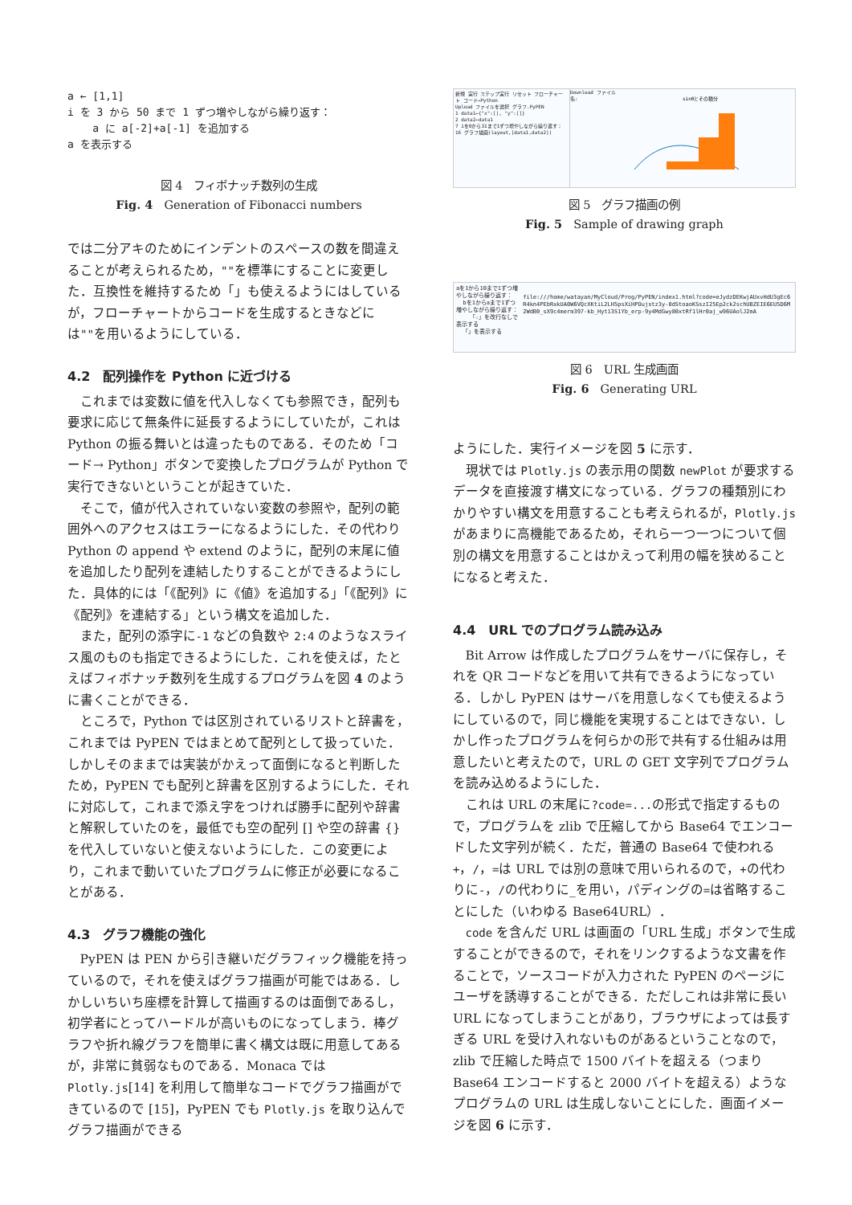a ← [1,1]
i を 3 から 50 まで 1 ずつ増やしながら繰り返す：
a に a[-2]+a[-1] を追加する
a を表示する
図 4　フィボナッチ数列の生成
Fig. 4　Generation of Fibonacci numbers
では二分アキのためにインデントのスペースの数を間違えることが考えられるため，""を標準にすることに変更した．互換性を維持するため「」も使えるようにはしているが，フローチャートからコードを生成するときなどには""を用いるようにしている．
4.2　配列操作を Python に近づける
これまでは変数に値を代入しなくても参照でき，配列も要求に応じて無条件に延長するようにしていたが，これは Python の振る舞いとは違ったものである．そのため「コード→ Python」ボタンで変換したプログラムが Python で実行できないということが起きていた．
そこで，値が代入されていない変数の参照や，配列の範囲外へのアクセスはエラーになるようにした．その代わり Python の append や extend のように，配列の末尾に値を追加したり配列を連結したりすることができるようにした．具体的には「《配列》に《値》を追加する」「《配列》に《配列》を連結する」という構文を追加した．
また，配列の添字に-1 などの負数や 2:4 のようなスライス風のものも指定できるようにした．これを使えば，たとえばフィボナッチ数列を生成するプログラムを図 4 のように書くことができる．
ところで，Python では区別されているリストと辞書を，これまでは PyPEN ではまとめて配列として扱っていた．しかしそのままでは実装がかえって面倒になると判断したため，PyPEN でも配列と辞書を区別するようにした．それに対応して，これまで添え字をつければ勝手に配列や辞書と解釈していたのを，最低でも空の配列 [] や空の辞書 {} を代入していないと使えないようにした．この変更により，これまで動いていたプログラムに修正が必要になることがある．
4.3　グラフ機能の強化
PyPEN は PEN から引き継いだグラフィック機能を持っているので，それを使えばグラフ描画が可能ではある．しかしいちいち座標を計算して描画するのは面倒であるし，初学者にとってハードルが高いものになってしまう．棒グラフや折れ線グラフを簡単に書く構文は既に用意してあるが，非常に貧弱なものである．Monaca では Plotly.js[14] を利用して簡単なコードでグラフ描画ができているので [15]，PyPEN でも Plotly.js を取り込んでグラフ描画ができる
新規 実行 ステップ実行 リセット フローチャート コード→Python
Upload ファイルを選択 グラフ.PyPEN
1 data1←{"x":[], "y":[]}
2 data2←data1
7 iを0から31まで1ずつ増やしながら繰り返す：
16 グラフ描画(layout,[data1,data2])
Download ファイル名:
sinθとその積分
図 5　グラフ描画の例
Fig. 5　Sample of drawing graph
aを1から10まで1ずつ増やしながら繰り返す：
bを1からaまで1ずつ増やしながら繰り返す：
「☆」を改行なしで表示する
「」を表示する
file:///home/watayan/MyCloud/Prog/PyPEN/index1.html?code=eJydzDEKwjAUxvHdU3gEc6R4kn4PEbRxkUA0W6VQcXKtiL2LH5psXiHPOujstz3y-8dStoaoKSszI25Ep2ck2schUBZEIE6EU5D6M2WdB0_sX9c4merm397-kb_Hyt13S1Yb_erp-9y4MdGwy80xtRf1lHr0aj_w96UAolJ2mA
図 6　URL 生成画面
Fig. 6　Generating URL
ようにした．実行イメージを図 5 に示す．
現状では Plotly.js の表示用の関数 newPlot が要求するデータを直接渡す構文になっている．グラフの種類別にわかりやすい構文を用意することも考えられるが，Plotly.js があまりに高機能であるため，それら一つ一つについて個別の構文を用意することはかえって利用の幅を狭めることになると考えた．
4.4　URL でのプログラム読み込み
Bit Arrow は作成したプログラムをサーバに保存し，それを QR コードなどを用いて共有できるようになっている．しかし PyPEN はサーバを用意しなくても使えるようにしているので，同じ機能を実現することはできない．しかし作ったプログラムを何らかの形で共有する仕組みは用意したいと考えたので，URL の GET 文字列でプログラムを読み込めるようにした．
これは URL の末尾に?code=...の形式で指定するもので，プログラムを zlib で圧縮してから Base64 でエンコードした文字列が続く．ただ，普通の Base64 で使われる+，/，=は URL では別の意味で用いられるので，+の代わりに-，/の代わりに_を用い，パディングの=は省略することにした（いわゆる Base64URL）．
code を含んだ URL は画面の「URL 生成」ボタンで生成することができるので，それをリンクするような文書を作ることで，ソースコードが入力された PyPEN のページにユーザを誘導することができる．ただしこれは非常に長い URL になってしまうことがあり，ブラウザによっては長すぎる URL を受け入れないものがあるということなので，zlib で圧縮した時点で 1500 バイトを超える（つまり Base64 エンコードすると 2000 バイトを超える）ようなプログラムの URL は生成しないことにした．画面イメージを図 6 に示す．